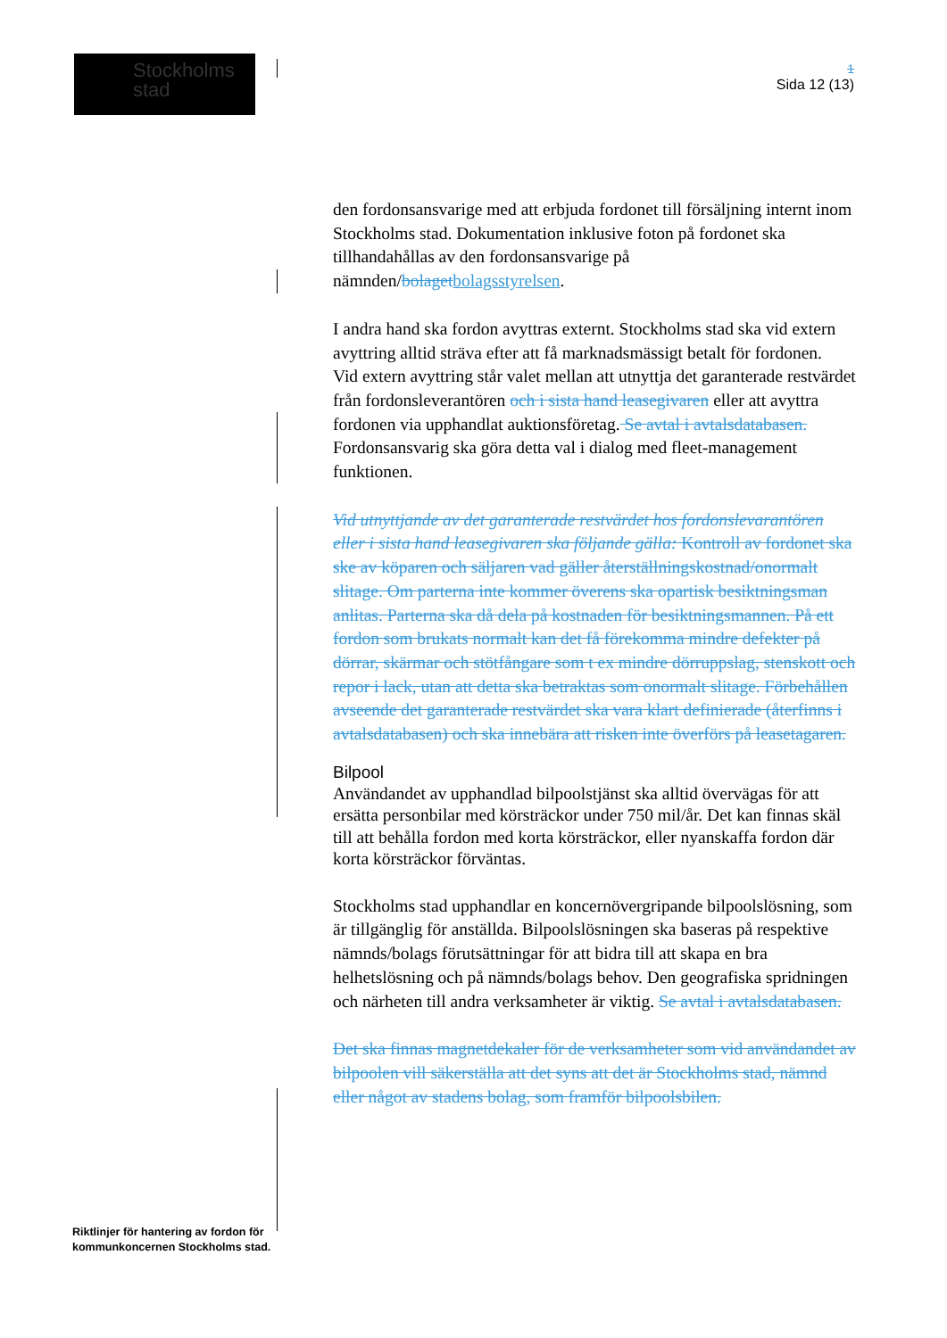Stockholms
stad
1
Sida 12 (13)
den fordonsansvarige med att erbjuda fordonet till försäljning internt inom Stockholms stad. Dokumentation inklusive foton på fordonet ska tillhandahållas av den fordonsansvarige på nämnden/bolaget bolagsstyrelsen.
I andra hand ska fordon avyttras externt. Stockholms stad ska vid extern avyttring alltid sträva efter att få marknadsmässigt betalt för fordonen.
Vid extern avyttring står valet mellan att utnyttja det garanterade restvärdet från fordonsleverantören och i sista hand leasegivaren eller att avyttra fordonen via upphandlat auktionsföretag. Se avtal i avtalsdatabasen. Fordonsansvarig ska göra detta val i dialog med fleet-management funktionen.
Vid utnyttjande av det garanterade restvärdet hos fordonslevarantören eller i sista hand leasegivaren ska följande gälla: Kontroll av fordonet ska ske av köparen och säljaren vad gäller återställningskostnad/onormalt slitage. Om parterna inte kommer överens ska opartisk besiktningsman anlitas. Parterna ska då dela på kostnaden för besiktningsmannen. På ett fordon som brukats normalt kan det få förekomma mindre defekter på dörrar, skärmar och stötfångare som t ex mindre dörruppslag, stenskott och repor i lack, utan att detta ska betraktas som onormalt slitage. Förbehållen avseende det garanterade restvärdet ska vara klart definierade (återfinns i avtalsdatabasen) och ska innebära att risken inte överförs på leasetagaren.
Bilpool
Användandet av upphandlad bilpoolstjänst ska alltid övervägas för att ersätta personbilar med körsträckor under 750 mil/år. Det kan finnas skäl till att behålla fordon med korta körsträckor, eller nyanskaffa fordon där korta körsträckor förväntas.
Stockholms stad upphandlar en koncernövergripande bilpoolslösning, som är tillgänglig för anställda. Bilpoolslösningen ska baseras på respektive nämnds/bolags förutsättningar för att bidra till att skapa en bra helhetslösning och på nämnds/bolags behov. Den geografiska spridningen och närheten till andra verksamheter är viktig. Se avtal i avtalsdatabasen.
Det ska finnas magnetdekaler för de verksamheter som vid användandet av bilpoolen vill säkerställa att det syns att det är Stockholms stad, nämnd eller något av stadens bolag, som framför bilpoolsbilen.
Riktlinjer för hantering av fordon för
kommunkoncernen Stockholms stad.